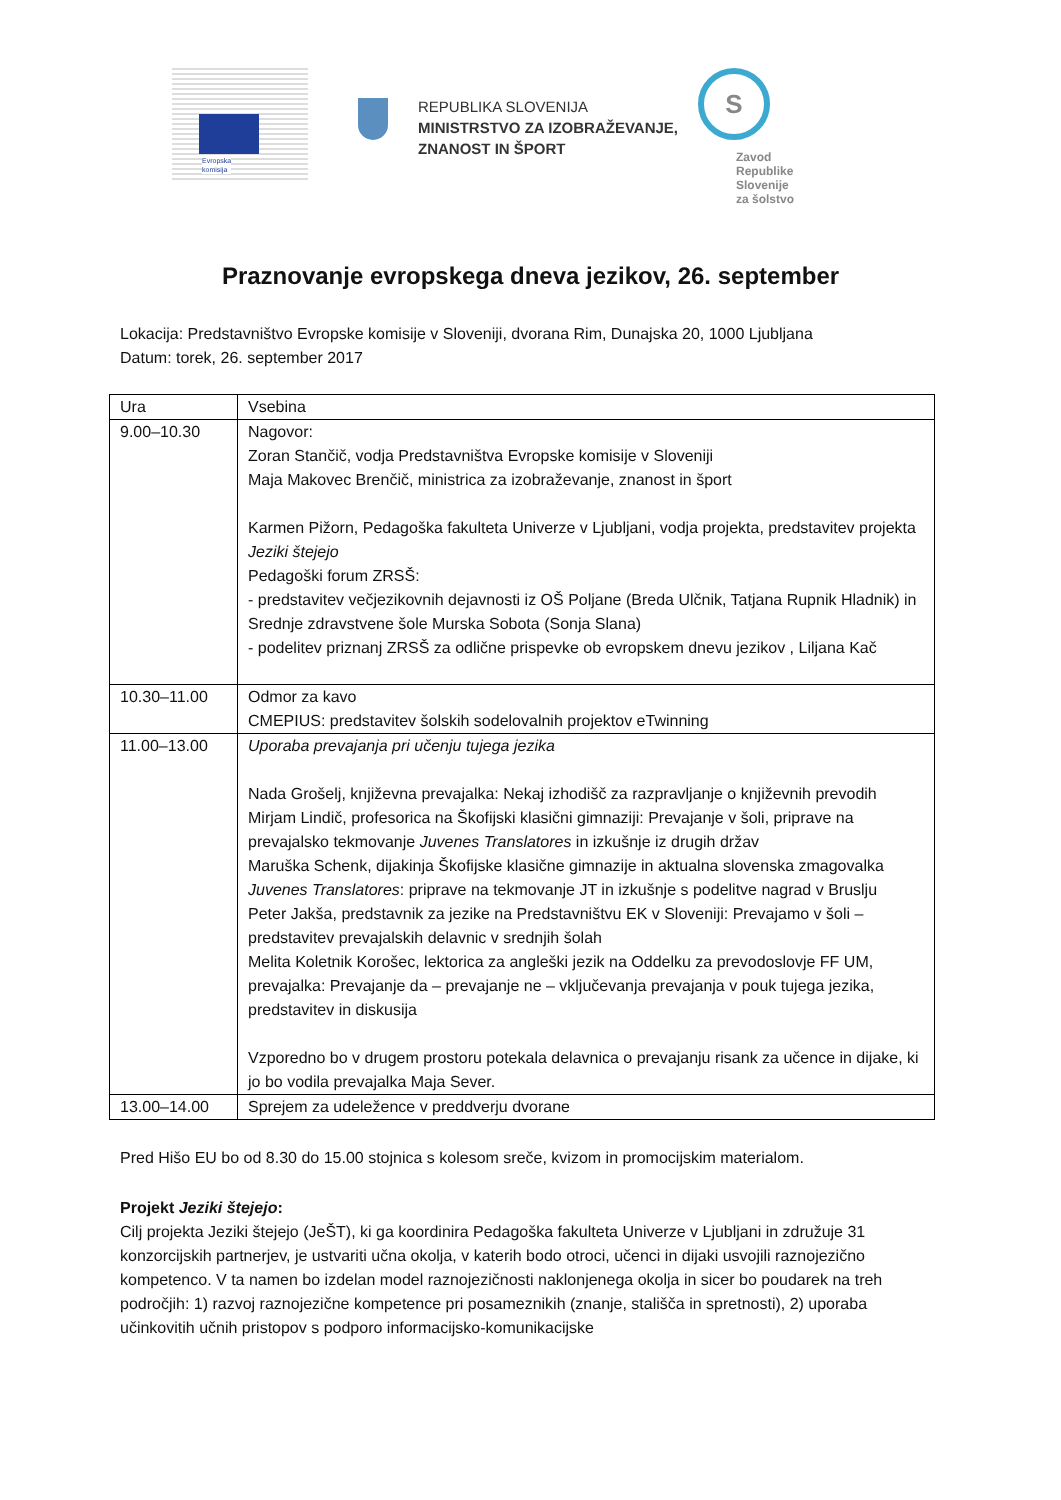Evropska
komisija
REPUBLIKA SLOVENIJA
MINISTRSTVO ZA IZOBRAŽEVANJE,
ZNANOST IN ŠPORT
S
Zavod
Republike
Slovenije
za šolstvo
Praznovanje evropskega dneva jezikov, 26. september
Lokacija: Predstavništvo Evropske komisije v Sloveniji, dvorana Rim, Dunajska 20, 1000 Ljubljana
Datum: torek, 26. september 2017
| Ura | Vsebina |
| 9.00–10.30 | Nagovor: Zoran Stančič, vodja Predstavništva Evropske komisije v Sloveniji Maja Makovec Brenčič, ministrica za izobraževanje, znanost in šport Karmen Pižorn, Pedagoška fakulteta Univerze v Ljubljani, vodja projekta, predstavitev projekta Jeziki štejejo Pedagoški forum ZRSŠ: - predstavitev večjezikovnih dejavnosti iz OŠ Poljane (Breda Ulčnik, Tatjana Rupnik Hladnik) in Srednje zdravstvene šole Murska Sobota (Sonja Slana) - podelitev priznanj ZRSŠ za odlične prispevke ob evropskem dnevu jezikov , Liljana Kač |
| 10.30–11.00 | Odmor za kavo CMEPIUS: predstavitev šolskih sodelovalnih projektov eTwinning |
| 11.00–13.00 | Uporaba prevajanja pri učenju tujega jezika Nada Grošelj, književna prevajalka: Nekaj izhodišč za razpravljanje o književnih prevodih Mirjam Lindič, profesorica na Škofijski klasični gimnaziji: Prevajanje v šoli, priprave na prevajalsko tekmovanje Juvenes Translatores in izkušnje iz drugih držav Maruška Schenk, dijakinja Škofijske klasične gimnazije in aktualna slovenska zmagovalka Juvenes Translatores : priprave na tekmovanje JT in izkušnje s podelitve nagrad v Bruslju Peter Jakša, predstavnik za jezike na Predstavništvu EK v Sloveniji: Prevajamo v šoli – predstavitev prevajalskih delavnic v srednjih šolah Melita Koletnik Korošec, lektorica za angleški jezik na Oddelku za prevodoslovje FF UM, prevajalka: Prevajanje da – prevajanje ne – vključevanja prevajanja v pouk tujega jezika, predstavitev in diskusija Vzporedno bo v drugem prostoru potekala delavnica o prevajanju risank za učence in dijake, ki jo bo vodila prevajalka Maja Sever. |
| 13.00–14.00 | Sprejem za udeležence v preddverju dvorane |
Pred Hišo EU bo od 8.30 do 15.00 stojnica s kolesom sreče, kvizom in promocijskim materialom.
Projekt Jeziki štejejo:
Cilj projekta Jeziki štejejo (JeŠT), ki ga koordinira Pedagoška fakulteta Univerze v Ljubljani in združuje 31 konzorcijskih partnerjev, je ustvariti učna okolja, v katerih bodo otroci, učenci in dijaki usvojili raznojezično kompetenco. V ta namen bo izdelan model raznojezičnosti naklonjenega okolja in sicer bo poudarek na treh področjih: 1) razvoj raznojezične kompetence pri posameznikih (znanje, stališča in spretnosti), 2) uporaba učinkovitih učnih pristopov s podporo informacijsko-komunikacijske